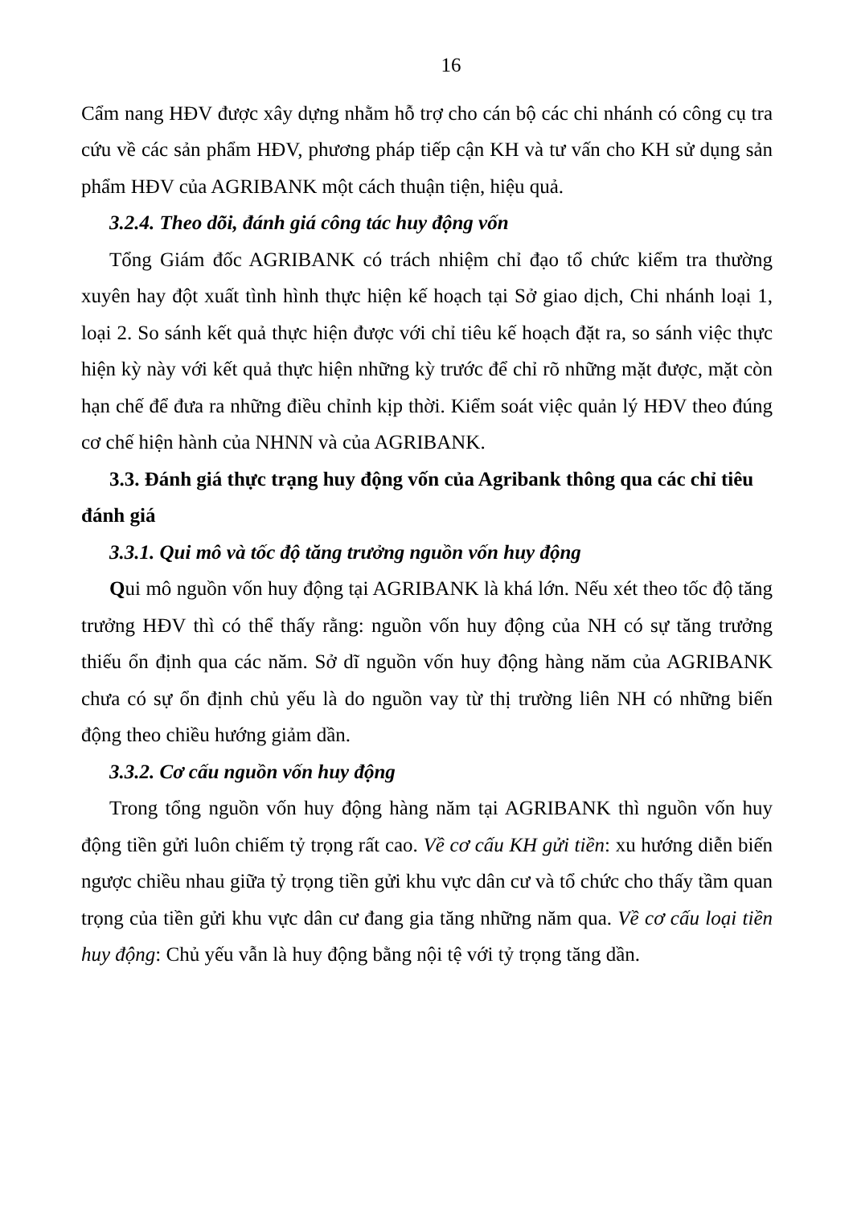16
Cẩm nang HĐV được xây dựng nhằm hỗ trợ cho cán bộ các chi nhánh có công cụ tra cứu về các sản phẩm HĐV, phương pháp tiếp cận KH và tư vấn cho KH sử dụng sản phẩm HĐV của AGRIBANK một cách thuận tiện, hiệu quả.
3.2.4. Theo dõi, đánh giá công tác huy động vốn
Tổng Giám đốc AGRIBANK có trách nhiệm chỉ đạo tổ chức kiểm tra thường xuyên hay đột xuất tình hình thực hiện kế hoạch tại Sở giao dịch, Chi nhánh loại 1, loại 2. So sánh kết quả thực hiện được với chỉ tiêu kế hoạch đặt ra, so sánh việc thực hiện kỳ này với kết quả thực hiện những kỳ trước để chỉ rõ những mặt được, mặt còn hạn chế để đưa ra những điều chỉnh kịp thời. Kiểm soát việc quản lý HĐV theo đúng cơ chế hiện hành của NHNN và của AGRIBANK.
3.3. Đánh giá thực trạng huy động vốn của Agribank thông qua các chỉ tiêu đánh giá
3.3.1. Qui mô và tốc độ tăng trưởng nguồn vốn huy động
Qui mô nguồn vốn huy động tại AGRIBANK là khá lớn. Nếu xét theo tốc độ tăng trưởng HĐV thì có thể thấy rằng: nguồn vốn huy động của NH có sự tăng trưởng thiếu ổn định qua các năm. Sở dĩ nguồn vốn huy động hàng năm của AGRIBANK chưa có sự ổn định chủ yếu là do nguồn vay từ thị trường liên NH có những biến động theo chiều hướng giảm dần.
3.3.2. Cơ cấu nguồn vốn huy động
Trong tổng nguồn vốn huy động hàng năm tại AGRIBANK thì nguồn vốn huy động tiền gửi luôn chiếm tỷ trọng rất cao. Về cơ cấu KH gửi tiền: xu hướng diễn biến ngược chiều nhau giữa tỷ trọng tiền gửi khu vực dân cư và tổ chức cho thấy tầm quan trọng của tiền gửi khu vực dân cư đang gia tăng những năm qua. Về cơ cấu loại tiền huy động: Chủ yếu vẫn là huy động bằng nội tệ với tỷ trọng tăng dần.